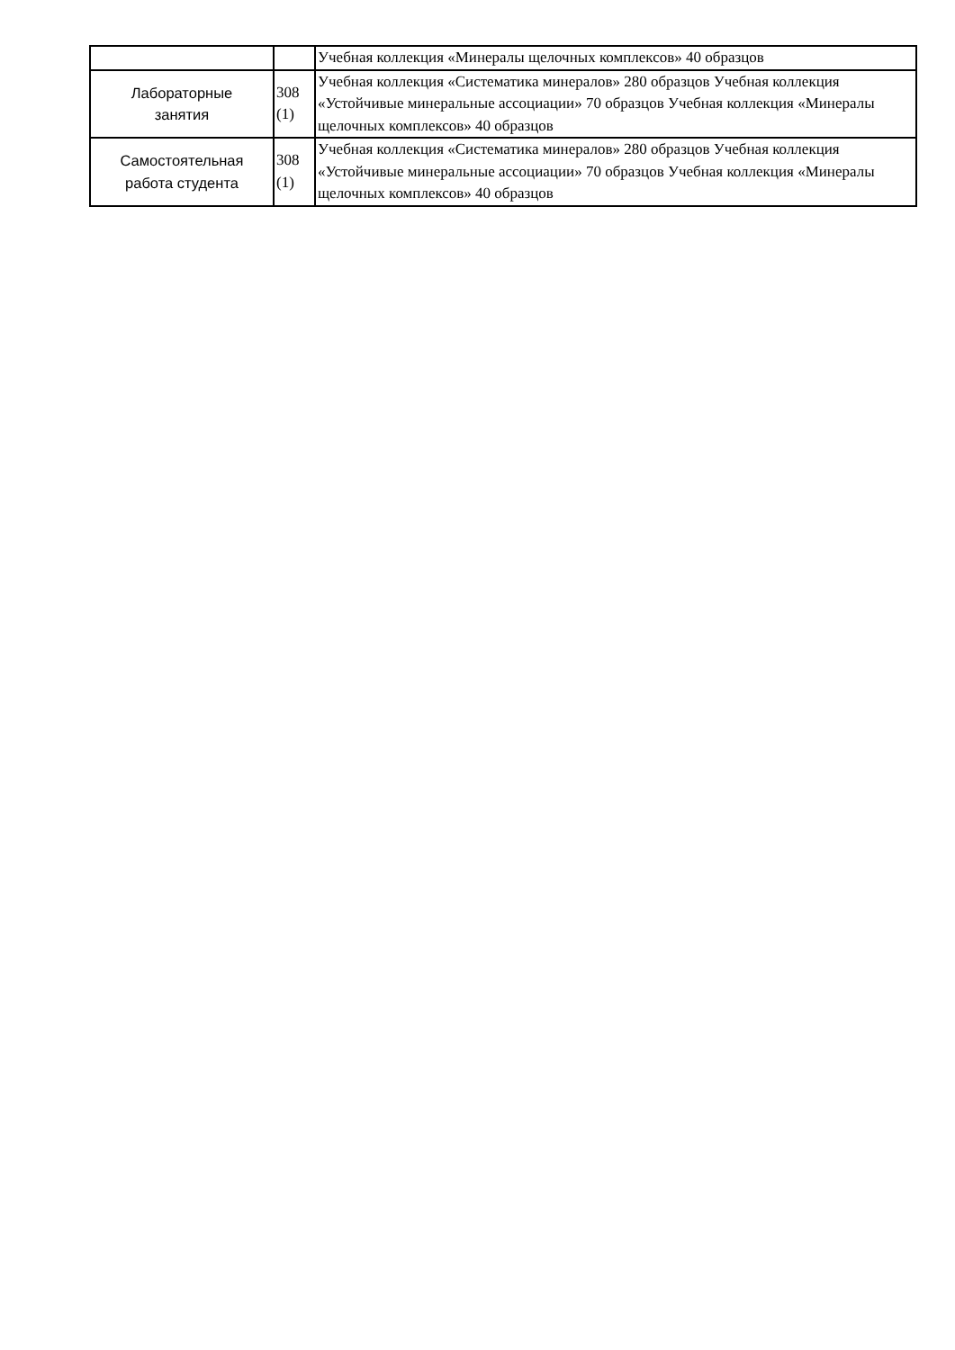| | | Учебная коллекция «Минералы щелочных комплексов» 40 образцов |
| Лабораторные занятия | 308 (1) | Учебная коллекция «Систематика минералов» 280 образцов Учебная коллекция «Устойчивые минеральные ассоциации» 70 образцов Учебная коллекция «Минералы щелочных комплексов» 40 образцов |
| Самостоятельная работа студента | 308 (1) | Учебная коллекция «Систематика минералов» 280 образцов Учебная коллекция «Устойчивые минеральные ассоциации» 70 образцов Учебная коллекция «Минералы щелочных комплексов» 40 образцов |